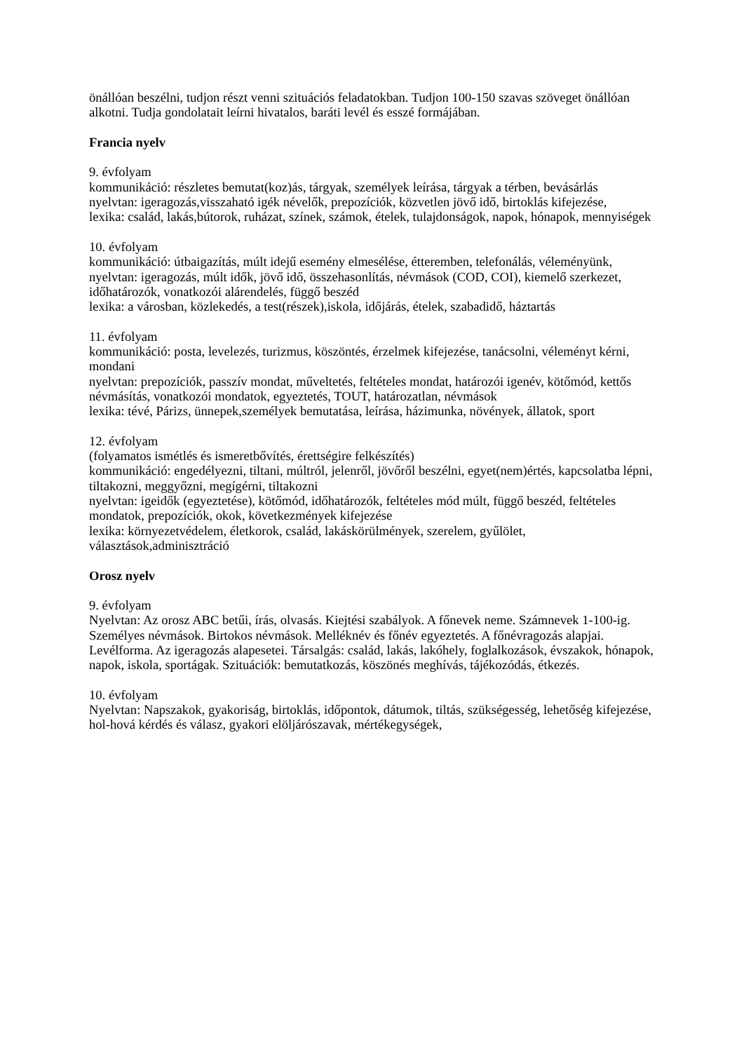önállóan beszélni, tudjon részt venni szituációs feladatokban. Tudjon 100-150 szavas szöveget önállóan alkotni. Tudja gondolatait leírni hivatalos, baráti levél és esszé formájában.
Francia nyelv
9. évfolyam
kommunikáció: részletes bemutat(koz)ás, tárgyak, személyek leírása, tárgyak a térben, bevásárlás
nyelvtan: igeragozás,visszaható igék névelők, prepozíciók, közvetlen jövő idő, birtoklás kifejezése,
lexika: család, lakás,bútorok, ruházat, színek, számok, ételek, tulajdonságok, napok, hónapok, mennyiségek
10. évfolyam
kommunikáció: útbaigazítás, múlt idejű esemény elmesélése, étteremben, telefonálás, véleményünk,
nyelvtan: igeragozás, múlt idők, jövő idő, összehasonlítás, névmások (COD, COI), kiemelő szerkezet, időhatározók, vonatkozói alárendelés, függő beszéd
lexika: a városban, közlekedés, a test(részek),iskola, időjárás, ételek, szabadidő, háztartás
11. évfolyam
kommunikáció: posta, levelezés, turizmus, köszöntés, érzelmek kifejezése, tanácsolni, véleményt kérni, mondani
nyelvtan: prepozíciók, passzív mondat, műveltetés, feltételes mondat, határozói igenév, kötőmód, kettős névmásítás, vonatkozói mondatok, egyeztetés, TOUT, határozatlan, névmások
lexika: tévé, Párizs, ünnepek,személyek bemutatása, leírása, házimunka, növények, állatok, sport
12. évfolyam
(folyamatos ismétlés és ismeretbővítés, érettségire felkészítés)
kommunikáció: engedélyezni, tiltani, múltról, jelenről, jövőről beszélni, egyet(nem)értés, kapcsolatba lépni, tiltakozni, meggyőzni, megígérni, tiltakozni
nyelvtan: igeidők (egyeztetése), kötőmód, időhatározók, feltételes mód múlt, függő beszéd, feltételes mondatok, prepozíciók, okok, következmények kifejezése
lexika: környezetvédelem, életkorok, család, lakáskörülmények, szerelem, gyűlölet, választások,adminisztráció
Orosz nyelv
9. évfolyam
Nyelvtan: Az orosz ABC betűi, írás, olvasás. Kiejtési szabályok. A főnevek neme. Számnevek 1-100-ig. Személyes névmások. Birtokos névmások. Melléknév és főnév egyeztetés. A főnévragozás alapjai. Levélforma. Az igeragozás alapesetei. Társalgás: család, lakás, lakóhely, foglalkozások, évszakok, hónapok, napok, iskola, sportágak. Szituációk: bemutatkozás, köszönés meghívás, tájékozódás, étkezés.
10. évfolyam
Nyelvtan: Napszakok, gyakoriság, birtoklás, időpontok, dátumok, tiltás, szükségesség, lehetőség kifejezése, hol-hová kérdés és válasz, gyakori elöljárószavak, mértékegységek,